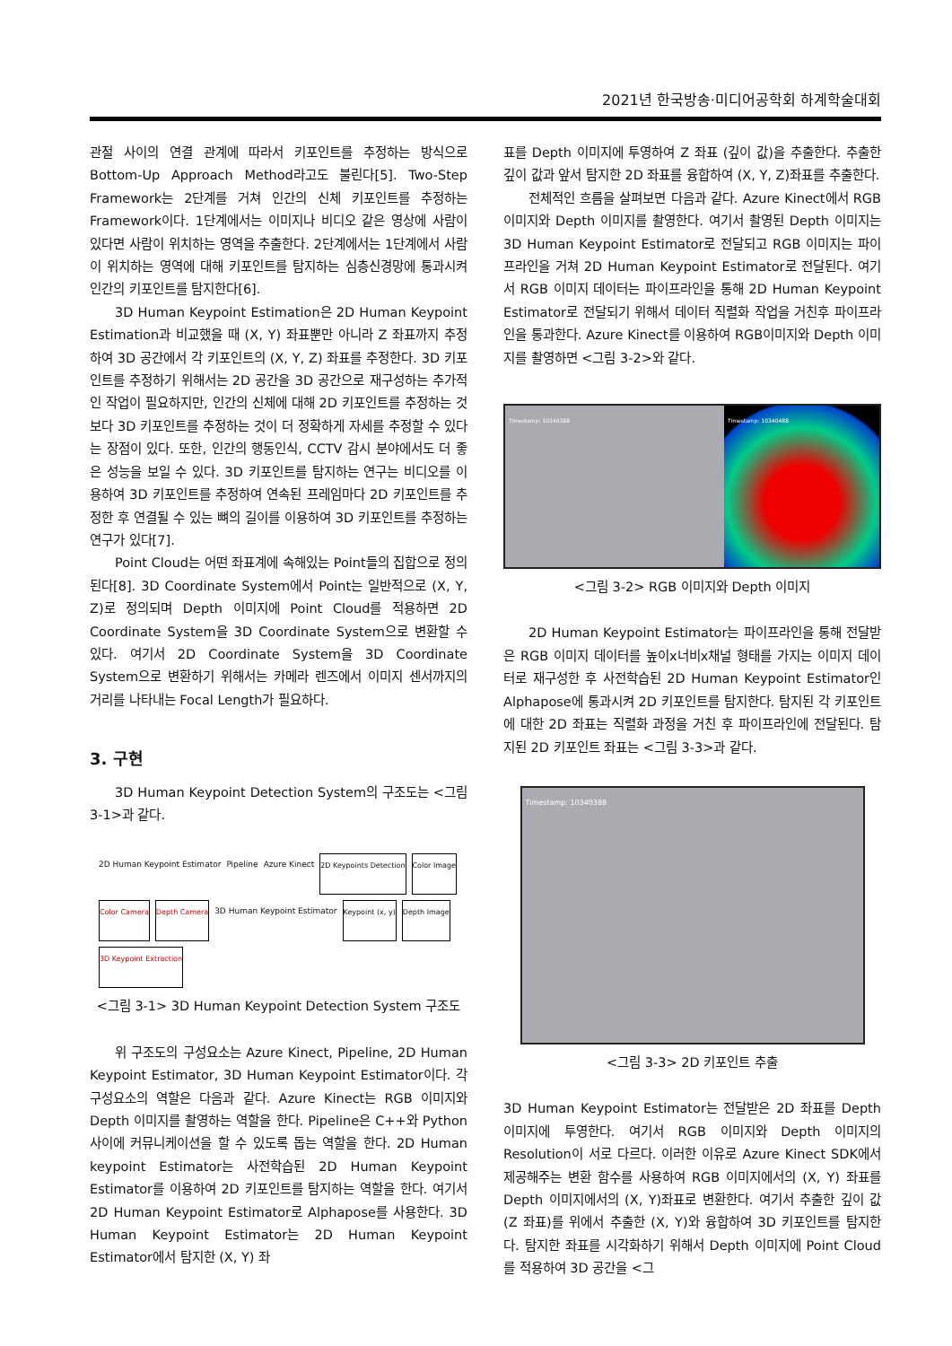2021년 한국방송·미디어공학회 하계학술대회
관절 사이의 연결 관계에 따라서 키포인트를 추정하는 방식으로 Bottom-Up Approach Method라고도 불린다[5]. Two-Step Framework는 2단계를 거쳐 인간의 신체 키포인트를 추정하는 Framework이다. 1단계에서는 이미지나 비디오 같은 영상에 사람이 있다면 사람이 위치하는 영역을 추출한다. 2단계에서는 1단계에서 사람이 위치하는 영역에 대해 키포인트를 탐지하는 심층신경망에 통과시켜 인간의 키포인트를 탐지한다[6].
3D Human Keypoint Estimation은 2D Human Keypoint Estimation과 비교했을 때 (X, Y) 좌표뿐만 아니라 Z 좌표까지 추정하여 3D 공간에서 각 키포인트의 (X, Y, Z) 좌표를 추정한다. 3D 키포인트를 추정하기 위해서는 2D 공간을 3D 공간으로 재구성하는 추가적인 작업이 필요하지만, 인간의 신체에 대해 2D 키포인트를 추정하는 것보다 3D 키포인트를 추정하는 것이 더 정확하게 자세를 추정할 수 있다는 장점이 있다. 또한, 인간의 행동인식, CCTV 감시 분야에서도 더 좋은 성능을 보일 수 있다. 3D 키포인트를 탐지하는 연구는 비디오를 이용하여 3D 키포인트를 추정하여 연속된 프레임마다 2D 키포인트를 추정한 후 연결될 수 있는 뼈의 길이를 이용하여 3D 키포인트를 추정하는 연구가 있다[7].
Point Cloud는 어떤 좌표계에 속해있는 Point들의 집합으로 정의된다[8]. 3D Coordinate System에서 Point는 일반적으로 (X, Y, Z)로 정의되며 Depth 이미지에 Point Cloud를 적용하면 2D Coordinate System을 3D Coordinate System으로 변환할 수 있다. 여기서 2D Coordinate System을 3D Coordinate System으로 변환하기 위해서는 카메라 렌즈에서 이미지 센서까지의 거리를 나타내는 Focal Length가 필요하다.
3. 구현
3D Human Keypoint Detection System의 구조도는 <그림 3-1>과 같다.
2D Human Keypoint Estimator Pipeline Azure Kinect 2D Keypoints Detection Color Image Color Camera Depth Camera 3D Human Keypoint Estimator Keypoint (x, y) Depth Image 3D Keypoint Extraction
<그림 3-1> 3D Human Keypoint Detection System 구조도
위 구조도의 구성요소는 Azure Kinect, Pipeline, 2D Human Keypoint Estimator, 3D Human Keypoint Estimator이다. 각 구성요소의 역할은 다음과 같다. Azure Kinect는 RGB 이미지와 Depth 이미지를 촬영하는 역할을 한다. Pipeline은 C++와 Python 사이에 커뮤니케이션을 할 수 있도록 돕는 역할을 한다. 2D Human keypoint Estimator는 사전학습된 2D Human Keypoint Estimator를 이용하여 2D 키포인트를 탐지하는 역할을 한다. 여기서 2D Human Keypoint Estimator로 Alphapose를 사용한다. 3D Human Keypoint Estimator는 2D Human Keypoint Estimator에서 탐지한 (X, Y) 좌
표를 Depth 이미지에 투영하여 Z 좌표 (깊이 값)을 추출한다. 추출한 깊이 값과 앞서 탐지한 2D 좌표를 융합하여 (X, Y, Z)좌표를 추출한다.
전체적인 흐름을 살펴보면 다음과 같다. Azure Kinect에서 RGB 이미지와 Depth 이미지를 촬영한다. 여기서 촬영된 Depth 이미지는 3D Human Keypoint Estimator로 전달되고 RGB 이미지는 파이프라인을 거쳐 2D Human Keypoint Estimator로 전달된다. 여기서 RGB 이미지 데이터는 파이프라인을 통해 2D Human Keypoint Estimator로 전달되기 위해서 데이터 직렬화 작업을 거친후 파이프라인을 통과한다. Azure Kinect를 이용하여 RGB이미지와 Depth 이미지를 촬영하면 <그림 3-2>와 같다.
Timestamp: 10340388 Timestamp: 10340488
<그림 3-2> RGB 이미지와 Depth 이미지
2D Human Keypoint Estimator는 파이프라인을 통해 전달받은 RGB 이미지 데이터를 높이x너비x채널 형태를 가지는 이미지 데이터로 재구성한 후 사전학습된 2D Human Keypoint Estimator인 Alphapose에 통과시켜 2D 키포인트를 탐지한다. 탐지된 각 키포인트에 대한 2D 좌표는 직렬화 과정을 거친 후 파이프라인에 전달된다. 탐지된 2D 키포인트 좌표는 <그림 3-3>과 같다.
Timestamp: 10340388
<그림 3-3> 2D 키포인트 추출
3D Human Keypoint Estimator는 전달받은 2D 좌표를 Depth 이미지에 투영한다. 여기서 RGB 이미지와 Depth 이미지의 Resolution이 서로 다르다. 이러한 이유로 Azure Kinect SDK에서 제공해주는 변환 함수를 사용하여 RGB 이미지에서의 (X, Y) 좌표를 Depth 이미지에서의 (X, Y)좌표로 변환한다. 여기서 추출한 깊이 값 (Z 좌표)를 위에서 추출한 (X, Y)와 융합하여 3D 키포인트를 탐지한다. 탐지한 좌표를 시각화하기 위해서 Depth 이미지에 Point Cloud를 적용하여 3D 공간을 <그